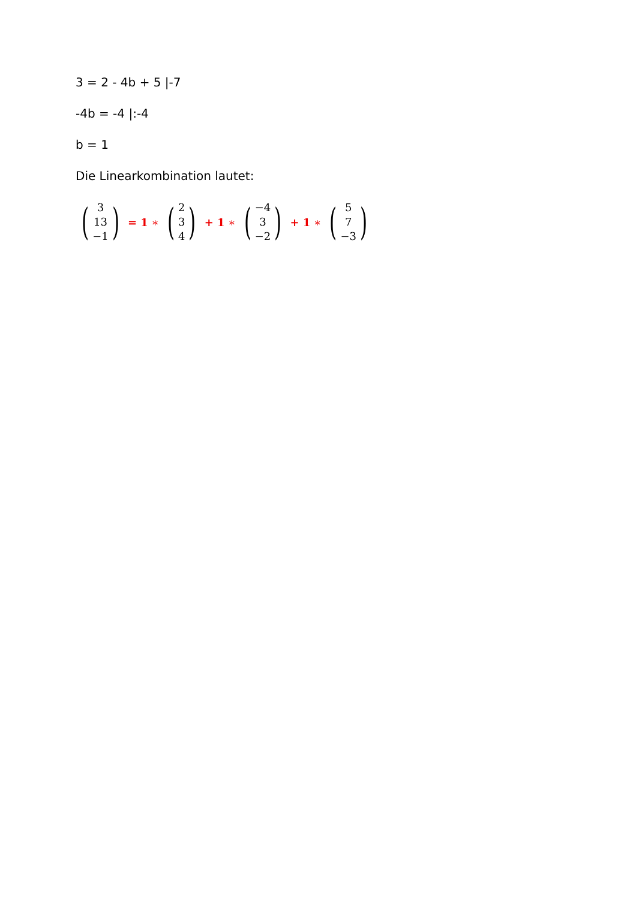3 = 2 - 4b + 5 |-7
-4b = -4 |:-4
b = 1
Die Linearkombination lautet:
(3
13
−1) = 1 ∗ (2
3
4) + 1 ∗ (−4
3
−2) + 1 ∗ (5
7
−3)